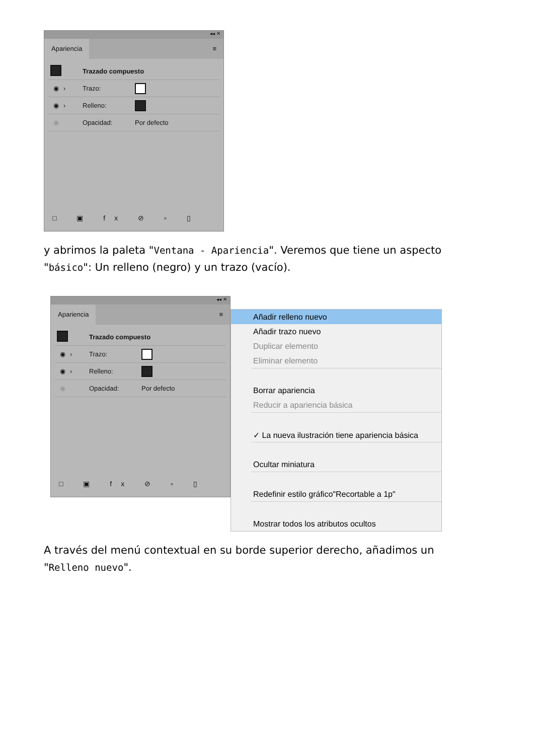◂◂ ✕
Apariencia ≡
Trazado compuesto
◉ › Trazo:
◉ › Relleno:
◉ Opacidad: Por defecto
□ ▣ fx ⊘ ▫ ▯
y abrimos la paleta "Ventana - Apariencia". Veremos que tiene un aspecto "básico": Un relleno (negro) y un trazo (vacío).
◂◂ ✕
Apariencia ≡
Trazado compuesto
◉ › Trazo:
◉ › Relleno:
◉ Opacidad: Por defecto
□ ▣ fx ⊘ ▫ ▯
Añadir relleno nuevo
Añadir trazo nuevo
Duplicar elemento
Eliminar elemento
Borrar apariencia
Reducir a apariencia básica
✓ La nueva ilustración tiene apariencia básica
Ocultar miniatura
Redefinir estilo gráfico"Recortable a 1p"
Mostrar todos los atributos ocultos
A través del menú contextual en su borde superior derecho, añadimos un "Relleno nuevo".